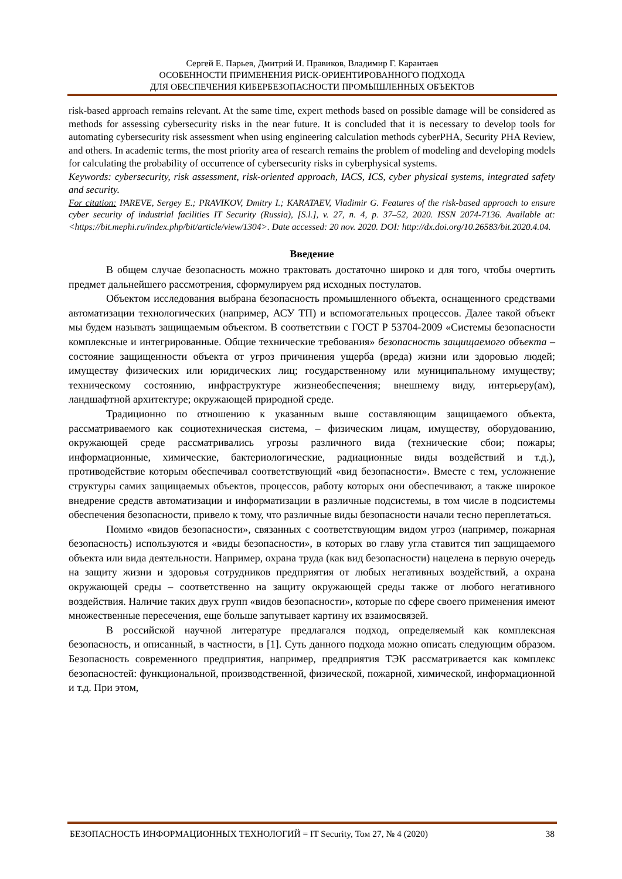Сергей Е. Парьев, Дмитрий И. Правиков, Владимир Г. Карантаев
ОСОБЕННОСТИ ПРИМЕНЕНИЯ РИСК-ОРИЕНТИРОВАННОГО ПОДХОДА
ДЛЯ ОБЕСПЕЧЕНИЯ КИБЕРБЕЗОПАСНОСТИ ПРОМЫШЛЕННЫХ ОБЪЕКТОВ
risk-based approach remains relevant. At the same time, expert methods based on possible damage will be considered as methods for assessing cybersecurity risks in the near future. It is concluded that it is necessary to develop tools for automating cybersecurity risk assessment when using engineering calculation methods cyberPHA, Security PHA Review, and others. In academic terms, the most priority area of research remains the problem of modeling and developing models for calculating the probability of occurrence of cybersecurity risks in cyberphysical systems.
Keywords: cybersecurity, risk assessment, risk-oriented approach, IACS, ICS, cyber physical systems, integrated safety and security.
For citation: PAREVE, Sergey E.; PRAVIKOV, Dmitry I.; KARATAEV, Vladimir G. Features of the risk-based approach to ensure cyber security of industrial facilities IT Security (Russia), [S.l.], v. 27, n. 4, p. 37–52, 2020. ISSN 2074-7136. Available at: <https://bit.mephi.ru/index.php/bit/article/view/1304>. Date accessed: 20 nov. 2020. DOI: http://dx.doi.org/10.26583/bit.2020.4.04.
Введение
В общем случае безопасность можно трактовать достаточно широко и для того, чтобы очертить предмет дальнейшего рассмотрения, сформулируем ряд исходных постулатов.
Объектом исследования выбрана безопасность промышленного объекта, оснащенного средствами автоматизации технологических (например, АСУ ТП) и вспомогательных процессов. Далее такой объект мы будем называть защищаемым объектом. В соответствии с ГОСТ Р 53704-2009 «Системы безопасности комплексные и интегрированные. Общие технические требования» безопасность защищаемого объекта – состояние защищенности объекта от угроз причинения ущерба (вреда) жизни или здоровью людей; имуществу физических или юридических лиц; государственному или муниципальному имуществу; техническому состоянию, инфраструктуре жизнеобеспечения; внешнему виду, интерьеру(ам), ландшафтной архитектуре; окружающей природной среде.
Традиционно по отношению к указанным выше составляющим защищаемого объекта, рассматриваемого как социотехническая система, – физическим лицам, имуществу, оборудованию, окружающей среде рассматривались угрозы различного вида (технические сбои; пожары; информационные, химические, бактериологические, радиационные виды воздействий и т.д.), противодействие которым обеспечивал соответствующий «вид безопасности». Вместе с тем, усложнение структуры самих защищаемых объектов, процессов, работу которых они обеспечивают, а также широкое внедрение средств автоматизации и информатизации в различные подсистемы, в том числе в подсистемы обеспечения безопасности, привело к тому, что различные виды безопасности начали тесно переплетаться.
Помимо «видов безопасности», связанных с соответствующим видом угроз (например, пожарная безопасность) используются и «виды безопасности», в которых во главу угла ставится тип защищаемого объекта или вида деятельности. Например, охрана труда (как вид безопасности) нацелена в первую очередь на защиту жизни и здоровья сотрудников предприятия от любых негативных воздействий, а охрана окружающей среды – соответственно на защиту окружающей среды также от любого негативного воздействия. Наличие таких двух групп «видов безопасности», которые по сфере своего применения имеют множественные пересечения, еще больше запутывает картину их взаимосвязей.
В российской научной литературе предлагался подход, определяемый как комплексная безопасность, и описанный, в частности, в [1]. Суть данного подхода можно описать следующим образом. Безопасность современного предприятия, например, предприятия ТЭК рассматривается как комплекс безопасностей: функциональной, производственной, физической, пожарной, химической, информационной и т.д. При этом,
БЕЗОПАСНОСТЬ ИНФОРМАЦИОННЫХ ТЕХНОЛОГИЙ = IT Security, Том 27, № 4 (2020) 38